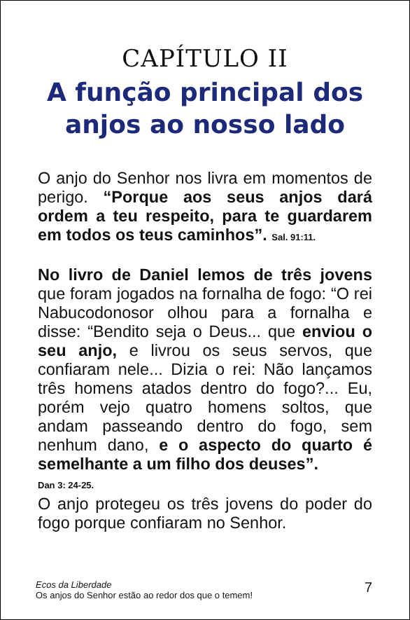CAPÍTULO II
A função principal dos anjos ao nosso lado
O anjo do Senhor nos livra em momentos de perigo. “Porque aos seus anjos dará ordem a teu respeito, para te guardarem em todos os teus caminhos”. Sal. 91:11.
No livro de Daniel lemos de três jovens que foram jogados na fornalha de fogo: “O rei Nabucodonosor olhou para a fornalha e disse: “Bendito seja o Deus... que enviou o seu anjo, e livrou os seus servos, que confiaram nele... Dizia o rei: Não lançamos três homens atados dentro do fogo?... Eu, porém vejo quatro homens soltos, que andam passeando dentro do fogo, sem nenhum dano, e o aspecto do quarto é semelhante a um filho dos deuses”.
Dan 3: 24-25.
O anjo protegeu os três jovens do poder do fogo porque confiaram no Senhor.
Ecos da Liberdade
Os anjos do Senhor estão ao redor dos que o temem!
7